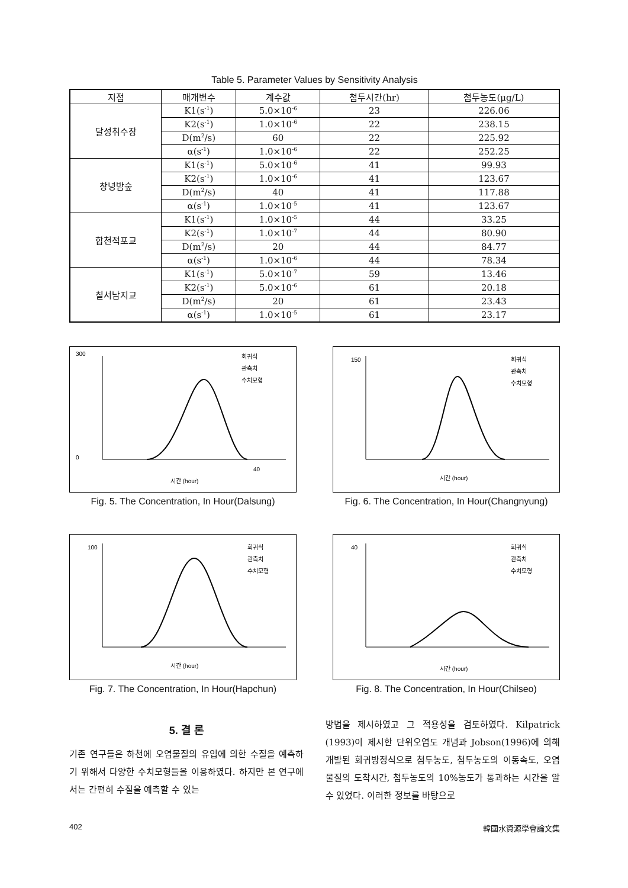Table 5. Parameter Values by Sensitivity Analysis
| 지점 | 매개변수 | 계수값 | 첨두시간(hr) | 첨두농도(μg/L) |
| --- | --- | --- | --- | --- |
| 달성취수장 | K1(s<sup>-1</sup>) | 5.0×10<sup>-6</sup> | 23 | 226.06 |
| | K2(s<sup>-1</sup>) | 1.0×10<sup>-6</sup> | 22 | 238.15 |
| | D(m<sup>2</sup>/s) | 60 | 22 | 225.92 |
| | α(s<sup>-1</sup>) | 1.0×10<sup>-6</sup> | 22 | 252.25 |
| 창녕밤숲 | K1(s<sup>-1</sup>) | 5.0×10<sup>-6</sup> | 41 | 99.93 |
| | K2(s<sup>-1</sup>) | 1.0×10<sup>-6</sup> | 41 | 123.67 |
| | D(m<sup>2</sup>/s) | 40 | 41 | 117.88 |
| | α(s<sup>-1</sup>) | 1.0×10<sup>-5</sup> | 41 | 123.67 |
| 합천적포교 | K1(s<sup>-1</sup>) | 1.0×10<sup>-5</sup> | 44 | 33.25 |
| | K2(s<sup>-1</sup>) | 1.0×10<sup>-7</sup> | 44 | 80.90 |
| | D(m<sup>2</sup>/s) | 20 | 44 | 84.77 |
| | α(s<sup>-1</sup>) | 1.0×10<sup>-6</sup> | 44 | 78.34 |
| 칠서남지교 | K1(s<sup>-1</sup>) | 5.0×10<sup>-7</sup> | 59 | 13.46 |
| | K2(s<sup>-1</sup>) | 5.0×10<sup>-6</sup> | 61 | 20.18 |
| | D(m<sup>2</sup>/s) | 20 | 61 | 23.43 |
| | α(s<sup>-1</sup>) | 1.0×10<sup>-5</sup> | 61 | 23.17 |
300
0
40
시간 (hour)
회귀식
관측치
수치모형
Fig. 5. The Concentration, In Hour(Dalsung)
150
시간 (hour)
회귀식
관측치
수치모형
Fig. 6. The Concentration, In Hour(Changnyung)
100
시간 (hour)
회귀식
관측치
수치모형
Fig. 7. The Concentration, In Hour(Hapchun)
40
시간 (hour)
회귀식
관측치
수치모형
Fig. 8. The Concentration, In Hour(Chilseo)
5. 결 론
기존 연구들은 하천에 오염물질의 유입에 의한 수질을 예측하기 위해서 다양한 수치모형들을 이용하였다. 하지만 본 연구에서는 간편히 수질을 예측할 수 있는
방법을 제시하였고 그 적용성을 검토하였다. Kilpatrick (1993)이 제시한 단위오염도 개념과 Jobson(1996)에 의해 개발된 회귀방정식으로 첨두농도, 첨두농도의 이동속도, 오염물질의 도착시간, 첨두농도의 10%농도가 통과하는 시간을 알 수 있었다. 이러한 정보를 바탕으로
402 韓國水資源學會論文集